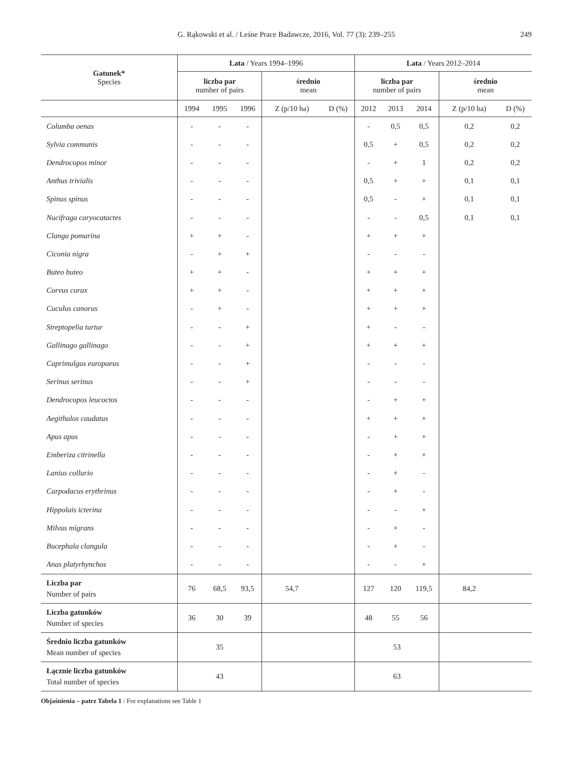G. Rąkowski et al. / Leśne Prace Badawcze, 2016, Vol. 77 (3): 239–255
249
| Gatunek* Species | Lata / Years 1994–1996 | | | | | Lata / Years 2012–2014 | | | | |
| --- | --- | --- | --- | --- | --- | --- | --- | --- | --- | --- |
| | liczba par number of pairs | | | średnio mean | | liczba par number of pairs | | | średnio mean | |
| | 1994 | 1995 | 1996 | Z (p/10 ha) | D (%) | 2012 | 2013 | 2014 | Z (p/10 ha) | D (%) |
| Columba oenas | - | - | - | | | - | 0,5 | 0,5 | 0,2 | 0,2 |
| Sylvia communis | - | - | - | | | 0,5 | + | 0,5 | 0,2 | 0,2 |
| Dendrocopos minor | - | - | - | | | - | + | 1 | 0,2 | 0,2 |
| Anthus trivialis | - | - | - | | | 0,5 | + | + | 0,1 | 0,1 |
| Spinus spinus | - | - | - | | | 0,5 | - | + | 0,1 | 0,1 |
| Nucifraga caryocatactes | - | - | - | | | - | - | 0,5 | 0,1 | 0,1 |
| Clanga pomarina | + | + | - | | | + | + | + | | |
| Ciconia nigra | - | + | + | | | - | - | - | | |
| Buteo buteo | + | + | - | | | + | + | + | | |
| Corvus corax | + | + | - | | | + | + | + | | |
| Cuculus canorus | - | + | - | | | + | + | + | | |
| Streptopelia turtur | - | - | + | | | + | - | - | | |
| Gallinago gallinago | - | - | + | | | + | + | + | | |
| Caprimulgus europaeus | - | - | + | | | - | - | - | | |
| Serinus serinus | - | - | + | | | - | - | - | | |
| Dendrocopos leucoctos | - | - | - | | | - | + | + | | |
| Aegithalos caudatus | - | - | - | | | + | + | + | | |
| Apus apus | - | - | - | | | - | + | + | | |
| Emberiza citrinella | - | - | - | | | - | + | + | | |
| Lanius collurio | - | - | - | | | - | + | - | | |
| Carpodacus erythrinus | - | - | - | | | - | + | - | | |
| Hippolais icterina | - | - | - | | | - | - | + | | |
| Milvus migrans | - | - | - | | | - | + | - | | |
| Bucephala clangula | - | - | - | | | - | + | - | | |
| Anas platyrhynchos | - | - | - | | | - | - | + | | |
| Liczba par Number of pairs | 76 | 68,5 | 93,5 | 54,7 | | 127 | 120 | 119,5 | 84,2 | |
| Liczba gatunków Number of species | 36 | 30 | 39 | | | 48 | 55 | 56 | | |
| Średnio liczba gatunków Mean number of species | 35 | | | | | 53 | | | | |
| Łącznie liczba gatunków Total number of species | 43 | | | | | 63 | | | | |
Objaśnienia – patrz Tabela 1 / For explanations see Table 1